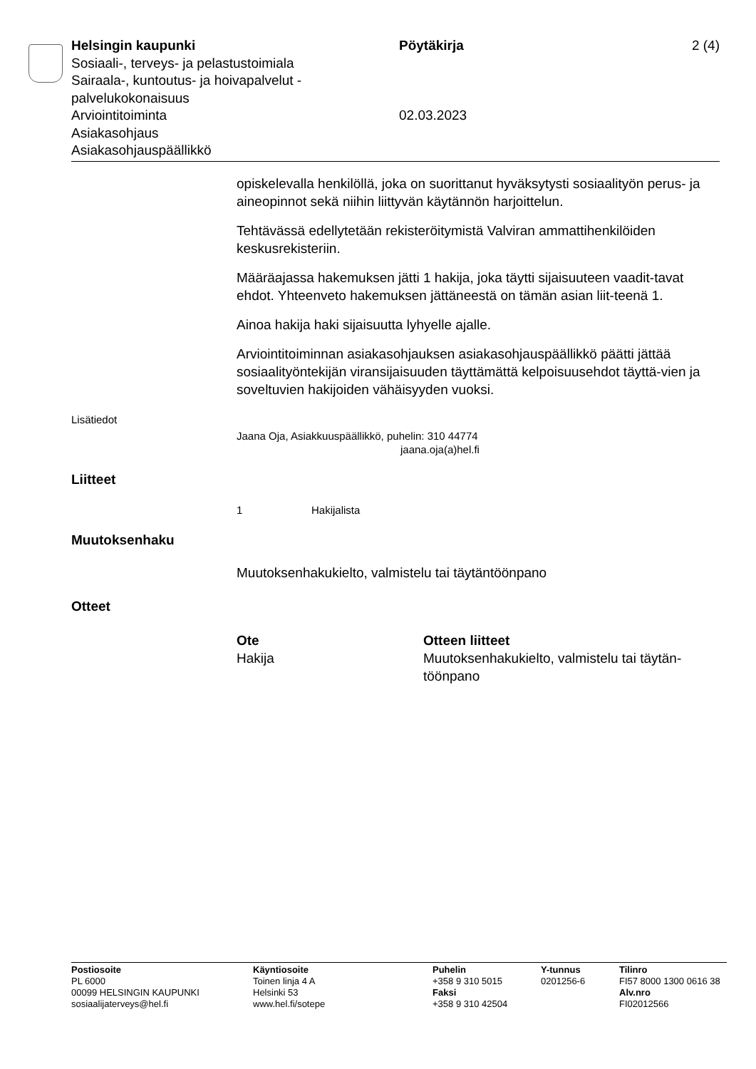Helsingin kaupunki
Sosiaali-, terveys- ja pelastustoimiala
Sairaala-, kuntoutus- ja hoivapalvelut -palvelukokonaisuus
Arviointitoiminta
Asiakasohjaus
Asiakasohjauspäällikkö
Pöytäkirja
02.03.2023
2 (4)
opiskelevalla henkilöllä, joka on suorittanut hyväksytysti sosiaalityön perus- ja aineopinnot sekä niihin liittyvän käytännön harjoittelun.
Tehtävässä edellytetään rekisteröitymistä Valviran ammattihenkilöiden keskusrekisteriin.
Määräajassa hakemuksen jätti 1 hakija, joka täytti sijaisuuteen vaadit-tavat ehdot. Yhteenveto hakemuksen jättäneestä on tämän asian liit-teenä 1.
Ainoa hakija haki sijaisuutta lyhyelle ajalle.
Arviointitoiminnan asiakasohjauksen asiakasohjauspäällikkö päätti jättää sosiaalityöntekijän viransijaisuuden täyttämättä kelpoisuusehdot täyttä-vien ja soveltuvien hakijoiden vähäisyyden vuoksi.
Lisätiedot
Jaana Oja, Asiakkuuspäällikkö, puhelin: 310 44774
jaana.oja(a)hel.fi
Liitteet
1 Hakijalista
Muutoksenhaku
Muutoksenhakukielto, valmistelu tai täytäntöönpano
Otteet
Ote
Hakija
Otteen liitteet
Muutoksenhakukielto, valmistelu tai täytän-töönpano
Postiosoite
PL 6000
00099 HELSINGIN KAUPUNKI
sosiaalijaterveys@hel.fi
Käyntiosoite
Toinen linja 4 A
Helsinki 53
www.hel.fi/sotepe
Puhelin
+358 9 310 5015
Faksi
+358 9 310 42504
Y-tunnus
0201256-6
Tilinro
FI57 8000 1300 0616 38
Alv.nro
FI02012566